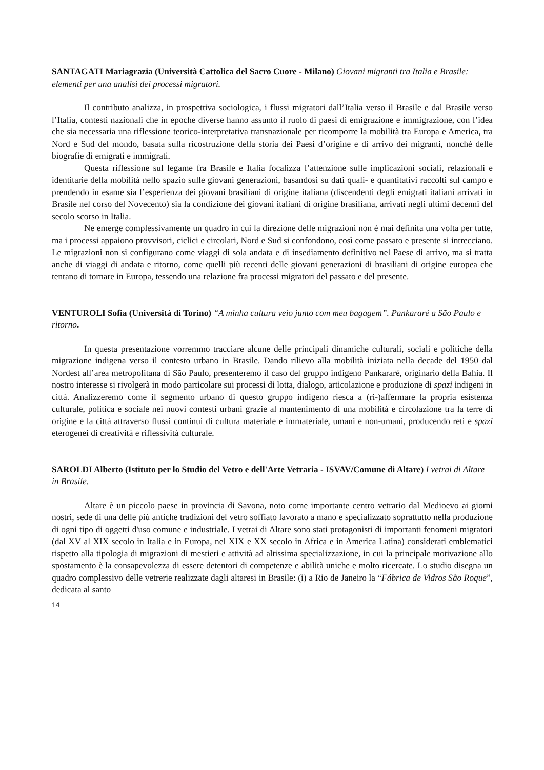SANTAGATI Mariagrazia (Università Cattolica del Sacro Cuore - Milano) Giovani migranti tra Italia e Brasile: elementi per una analisi dei processi migratori.
Il contributo analizza, in prospettiva sociologica, i flussi migratori dall’Italia verso il Brasile e dal Brasile verso l’Italia, contesti nazionali che in epoche diverse hanno assunto il ruolo di paesi di emigrazione e immigrazione, con l’idea che sia necessaria una riflessione teorico-interpretativa transnazionale per ricomporre la mobilità tra Europa e America, tra Nord e Sud del mondo, basata sulla ricostruzione della storia dei Paesi d’origine e di arrivo dei migranti, nonché delle biografie di emigrati e immigrati.
Questa riflessione sul legame fra Brasile e Italia focalizza l’attenzione sulle implicazioni sociali, relazionali e identitarie della mobilità nello spazio sulle giovani generazioni, basandosi su dati quali- e quantitativi raccolti sul campo e prendendo in esame sia l’esperienza dei giovani brasiliani di origine italiana (discendenti degli emigrati italiani arrivati in Brasile nel corso del Novecento) sia la condizione dei giovani italiani di origine brasiliana, arrivati negli ultimi decenni del secolo scorso in Italia.
Ne emerge complessivamente un quadro in cui la direzione delle migrazioni non è mai definita una volta per tutte, ma i processi appaiono provvisori, ciclici e circolari, Nord e Sud si confondono, così come passato e presente si intrecciano. Le migrazioni non si configurano come viaggi di sola andata e di insediamento definitivo nel Paese di arrivo, ma si tratta anche di viaggi di andata e ritorno, come quelli più recenti delle giovani generazioni di brasiliani di origine europea che tentano di tornare in Europa, tessendo una relazione fra processi migratori del passato e del presente.
VENTUROLI Sofia (Università di Torino) “A minha cultura veio junto com meu bagagem”. Pankararé a São Paulo e ritorno.
In questa presentazione vorremmo tracciare alcune delle principali dinamiche culturali, sociali e politiche della migrazione indigena verso il contesto urbano in Brasile. Dando rilievo alla mobilità iniziata nella decade del 1950 dal Nordest all’area metropolitana di São Paulo, presenteremo il caso del gruppo indigeno Pankararé, originario della Bahia. Il nostro interesse si rivolgerà in modo particolare sui processi di lotta, dialogo, articolazione e produzione di spazi indigeni in città. Analizzeremo come il segmento urbano di questo gruppo indigeno riesca a (ri-)affermare la propria esistenza culturale, politica e sociale nei nuovi contesti urbani grazie al mantenimento di una mobilità e circolazione tra la terre di origine e la città attraverso flussi continui di cultura materiale e immateriale, umani e non-umani, producendo reti e spazi eterogenei di creatività e riflessività culturale.
SAROLDI Alberto (Istituto per lo Studio del Vetro e dell'Arte Vetraria - ISVAV/Comune di Altare) I vetrai di Altare in Brasile.
Altare è un piccolo paese in provincia di Savona, noto come importante centro vetrario dal Medioevo ai giorni nostri, sede di una delle più antiche tradizioni del vetro soffiato lavorato a mano e specializzato soprattutto nella produzione di ogni tipo di oggetti d'uso comune e industriale. I vetrai di Altare sono stati protagonisti di importanti fenomeni migratori (dal XV al XIX secolo in Italia e in Europa, nel XIX e XX secolo in Africa e in America Latina) considerati emblematici rispetto alla tipologia di migrazioni di mestieri e attività ad altissima specializzazione, in cui la principale motivazione allo spostamento è la consapevolezza di essere detentori di competenze e abilità uniche e molto ricercate. Lo studio disegna un quadro complessivo delle vetrerie realizzate dagli altaresi in Brasile: (i) a Rio de Janeiro la “Fábrica de Vidros São Roque”, dedicata al santo
14